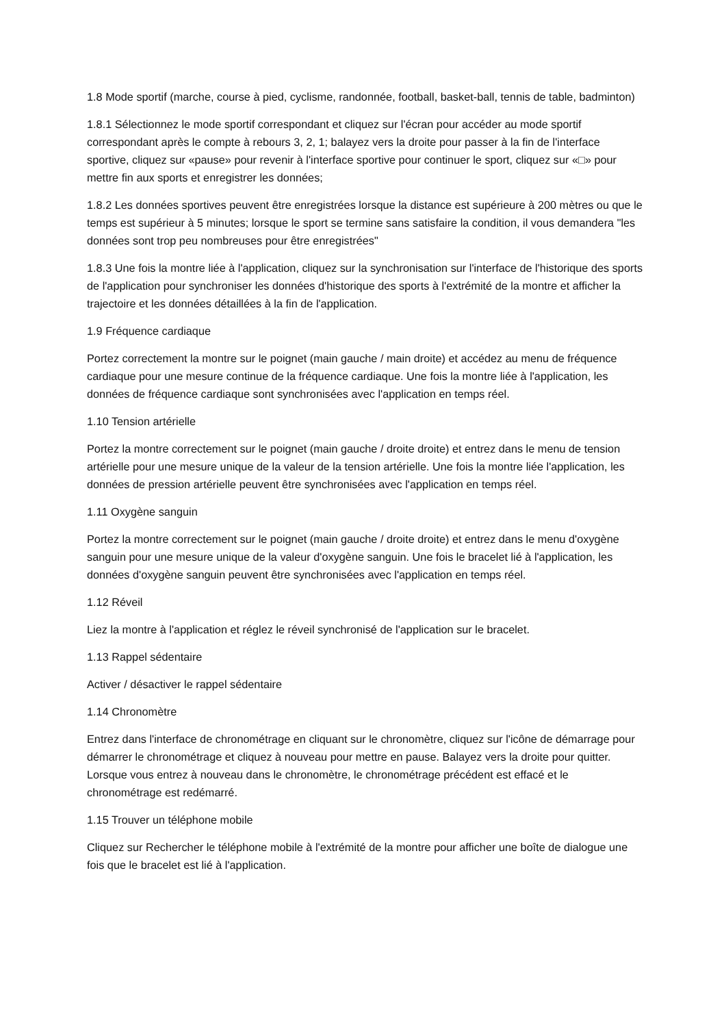1.8 Mode sportif (marche, course à pied, cyclisme, randonnée, football, basket-ball, tennis de table, badminton)
1.8.1 Sélectionnez le mode sportif correspondant et cliquez sur l'écran pour accéder au mode sportif correspondant après le compte à rebours 3, 2, 1; balayez vers la droite pour passer à la fin de l'interface sportive, cliquez sur «pause» pour revenir à l'interface sportive pour continuer le sport, cliquez sur «□» pour mettre fin aux sports et enregistrer les données;
1.8.2 Les données sportives peuvent être enregistrées lorsque la distance est supérieure à 200 mètres ou que le temps est supérieur à 5 minutes; lorsque le sport se termine sans satisfaire la condition, il vous demandera "les données sont trop peu nombreuses pour être enregistrées"
1.8.3 Une fois la montre liée à l'application, cliquez sur la synchronisation sur l'interface de l'historique des sports de l'application pour synchroniser les données d'historique des sports à l'extrémité de la montre et afficher la trajectoire et les données détaillées à la fin de l'application.
1.9 Fréquence cardiaque
Portez correctement la montre sur le poignet (main gauche / main droite) et accédez au menu de fréquence cardiaque pour une mesure continue de la fréquence cardiaque. Une fois la montre liée à l'application, les données de fréquence cardiaque sont synchronisées avec l'application en temps réel.
1.10 Tension artérielle
Portez la montre correctement sur le poignet (main gauche / droite droite) et entrez dans le menu de tension artérielle pour une mesure unique de la valeur de la tension artérielle. Une fois la montre liée l'application, les données de pression artérielle peuvent être synchronisées avec l'application en temps réel.
1.11 Oxygène sanguin
Portez la montre correctement sur le poignet (main gauche / droite droite) et entrez dans le menu d'oxygène sanguin pour une mesure unique de la valeur d'oxygène sanguin. Une fois le bracelet lié à l'application, les données d'oxygène sanguin peuvent être synchronisées avec l'application en temps réel.
1.12 Réveil
Liez la montre à l'application et réglez le réveil synchronisé de l'application sur le bracelet.
1.13 Rappel sédentaire
Activer / désactiver le rappel sédentaire
1.14 Chronomètre
Entrez dans l'interface de chronométrage en cliquant sur le chronomètre, cliquez sur l'icône de démarrage pour démarrer le chronométrage et cliquez à nouveau pour mettre en pause. Balayez vers la droite pour quitter. Lorsque vous entrez à nouveau dans le chronomètre, le chronométrage précédent est effacé et le chronométrage est redémarré.
1.15 Trouver un téléphone mobile
Cliquez sur Rechercher le téléphone mobile à l'extrémité de la montre pour afficher une boîte de dialogue une fois que le bracelet est lié à l'application.